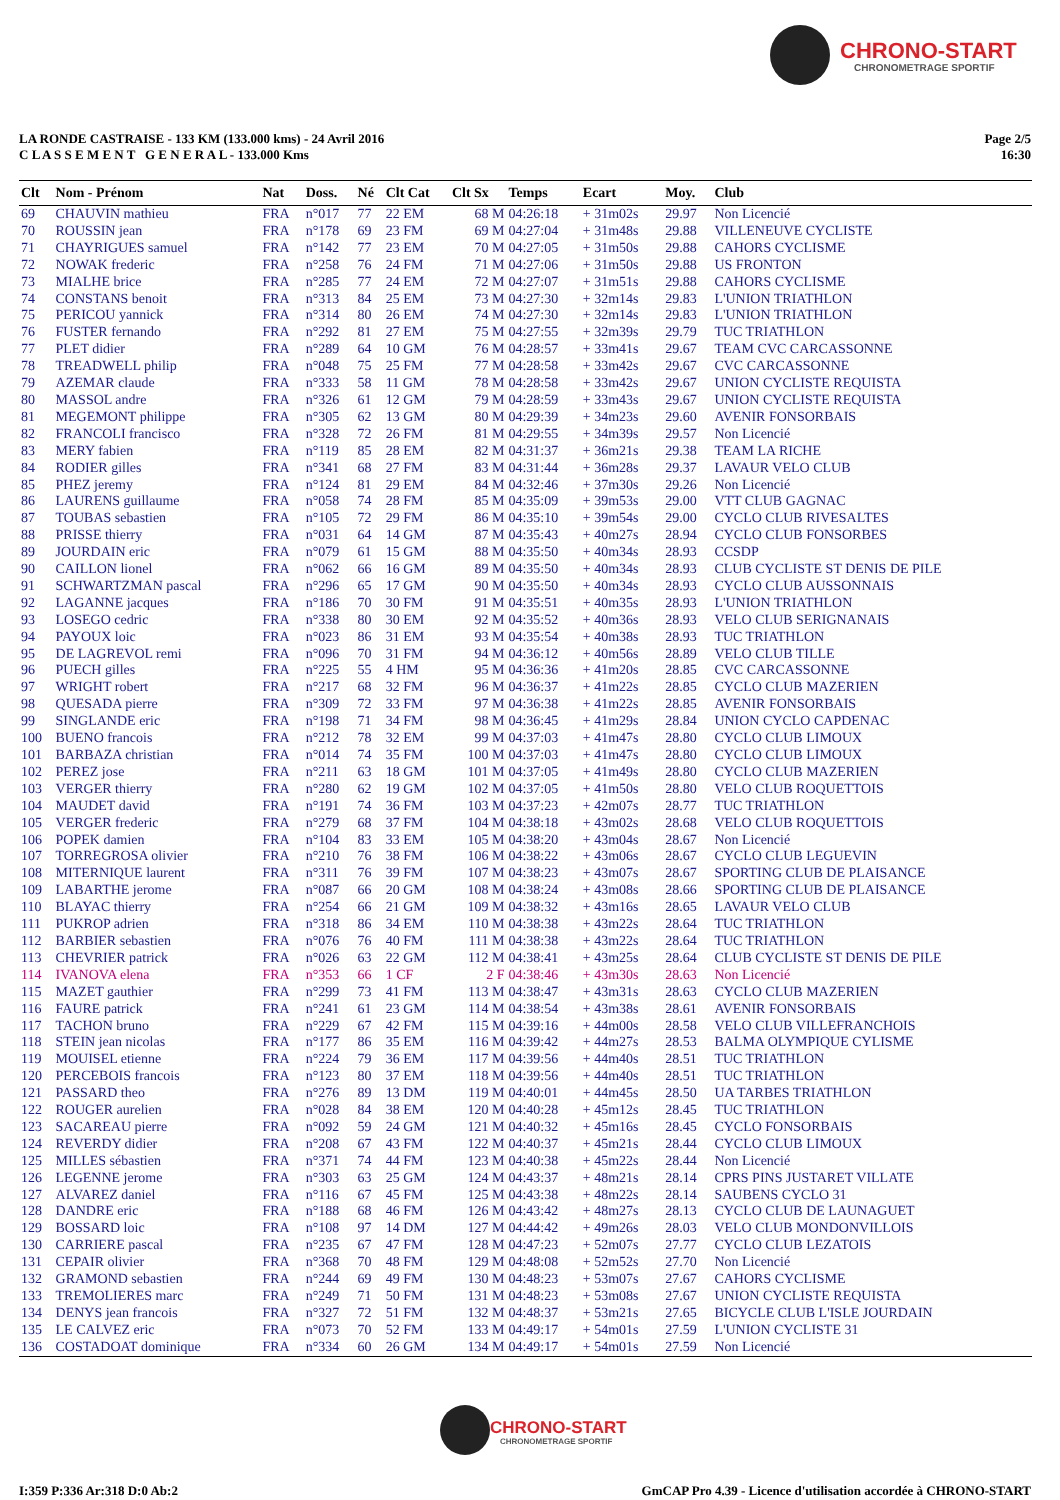CHRONO-START
CHRONOMETRAGE SPORTIF
LA RONDE CASTRAISE - 133 KM (133.000 kms) - 24 Avril 2016
C L A S S E M E N T G E N E R A L - 133.000 Kms
Page 2/5
16:30
| Clt | Nom - Prénom | Nat | Doss. | Né | Clt Cat | Clt Sx | Temps | Ecart | Moy. | Club |
| --- | --- | --- | --- | --- | --- | --- | --- | --- | --- | --- |
| 69 | CHAUVIN mathieu | FRA | n°017 | 77 | 22 EM | 68 M | 04:26:18 | + 31m02s | 29.97 | Non Licencié |
| 70 | ROUSSIN jean | FRA | n°178 | 69 | 23 FM | 69 M | 04:27:04 | + 31m48s | 29.88 | VILLENEUVE CYCLISTE |
| 71 | CHAYRIGUES samuel | FRA | n°142 | 77 | 23 EM | 70 M | 04:27:05 | + 31m50s | 29.88 | CAHORS CYCLISME |
| 72 | NOWAK frederic | FRA | n°258 | 76 | 24 FM | 71 M | 04:27:06 | + 31m50s | 29.88 | US FRONTON |
| 73 | MIALHE brice | FRA | n°285 | 77 | 24 EM | 72 M | 04:27:07 | + 31m51s | 29.88 | CAHORS CYCLISME |
| 74 | CONSTANS benoit | FRA | n°313 | 84 | 25 EM | 73 M | 04:27:30 | + 32m14s | 29.83 | L'UNION TRIATHLON |
| 75 | PERICOU yannick | FRA | n°314 | 80 | 26 EM | 74 M | 04:27:30 | + 32m14s | 29.83 | L'UNION TRIATHLON |
| 76 | FUSTER fernando | FRA | n°292 | 81 | 27 EM | 75 M | 04:27:55 | + 32m39s | 29.79 | TUC TRIATHLON |
| 77 | PLET didier | FRA | n°289 | 64 | 10 GM | 76 M | 04:28:57 | + 33m41s | 29.67 | TEAM CVC CARCASSONNE |
| 78 | TREADWELL philip | FRA | n°048 | 75 | 25 FM | 77 M | 04:28:58 | + 33m42s | 29.67 | CVC CARCASSONNE |
| 79 | AZEMAR claude | FRA | n°333 | 58 | 11 GM | 78 M | 04:28:58 | + 33m42s | 29.67 | UNION CYCLISTE REQUISTA |
| 80 | MASSOL andre | FRA | n°326 | 61 | 12 GM | 79 M | 04:28:59 | + 33m43s | 29.67 | UNION CYCLISTE REQUISTA |
| 81 | MEGEMONT philippe | FRA | n°305 | 62 | 13 GM | 80 M | 04:29:39 | + 34m23s | 29.60 | AVENIR FONSORBAIS |
| 82 | FRANCOLI francisco | FRA | n°328 | 72 | 26 FM | 81 M | 04:29:55 | + 34m39s | 29.57 | Non Licencié |
| 83 | MERY fabien | FRA | n°119 | 85 | 28 EM | 82 M | 04:31:37 | + 36m21s | 29.38 | TEAM LA RICHE |
| 84 | RODIER gilles | FRA | n°341 | 68 | 27 FM | 83 M | 04:31:44 | + 36m28s | 29.37 | LAVAUR VELO CLUB |
| 85 | PHEZ jeremy | FRA | n°124 | 81 | 29 EM | 84 M | 04:32:46 | + 37m30s | 29.26 | Non Licencié |
| 86 | LAURENS guillaume | FRA | n°058 | 74 | 28 FM | 85 M | 04:35:09 | + 39m53s | 29.00 | VTT CLUB GAGNAC |
| 87 | TOUBAS sebastien | FRA | n°105 | 72 | 29 FM | 86 M | 04:35:10 | + 39m54s | 29.00 | CYCLO CLUB RIVESALTES |
| 88 | PRISSE thierry | FRA | n°031 | 64 | 14 GM | 87 M | 04:35:43 | + 40m27s | 28.94 | CYCLO CLUB FONSORBES |
| 89 | JOURDAIN eric | FRA | n°079 | 61 | 15 GM | 88 M | 04:35:50 | + 40m34s | 28.93 | CCSDP |
| 90 | CAILLON lionel | FRA | n°062 | 66 | 16 GM | 89 M | 04:35:50 | + 40m34s | 28.93 | CLUB CYCLISTE ST DENIS DE PILE |
| 91 | SCHWARTZMAN pascal | FRA | n°296 | 65 | 17 GM | 90 M | 04:35:50 | + 40m34s | 28.93 | CYCLO CLUB AUSSONNAIS |
| 92 | LAGANNE jacques | FRA | n°186 | 70 | 30 FM | 91 M | 04:35:51 | + 40m35s | 28.93 | L'UNION TRIATHLON |
| 93 | LOSEGO cedric | FRA | n°338 | 80 | 30 EM | 92 M | 04:35:52 | + 40m36s | 28.93 | VELO CLUB SERIGNANAIS |
| 94 | PAYOUX loic | FRA | n°023 | 86 | 31 EM | 93 M | 04:35:54 | + 40m38s | 28.93 | TUC TRIATHLON |
| 95 | DE LAGREVOL remi | FRA | n°096 | 70 | 31 FM | 94 M | 04:36:12 | + 40m56s | 28.89 | VELO CLUB TILLE |
| 96 | PUECH gilles | FRA | n°225 | 55 | 4 HM | 95 M | 04:36:36 | + 41m20s | 28.85 | CVC CARCASSONNE |
| 97 | WRIGHT robert | FRA | n°217 | 68 | 32 FM | 96 M | 04:36:37 | + 41m22s | 28.85 | CYCLO CLUB MAZERIEN |
| 98 | QUESADA pierre | FRA | n°309 | 72 | 33 FM | 97 M | 04:36:38 | + 41m22s | 28.85 | AVENIR FONSORBAIS |
| 99 | SINGLANDE eric | FRA | n°198 | 71 | 34 FM | 98 M | 04:36:45 | + 41m29s | 28.84 | UNION CYCLO CAPDENAC |
| 100 | BUENO francois | FRA | n°212 | 78 | 32 EM | 99 M | 04:37:03 | + 41m47s | 28.80 | CYCLO CLUB LIMOUX |
| 101 | BARBAZA christian | FRA | n°014 | 74 | 35 FM | 100 M | 04:37:03 | + 41m47s | 28.80 | CYCLO CLUB LIMOUX |
| 102 | PEREZ jose | FRA | n°211 | 63 | 18 GM | 101 M | 04:37:05 | + 41m49s | 28.80 | CYCLO CLUB MAZERIEN |
| 103 | VERGER thierry | FRA | n°280 | 62 | 19 GM | 102 M | 04:37:05 | + 41m50s | 28.80 | VELO CLUB ROQUETTOIS |
| 104 | MAUDET david | FRA | n°191 | 74 | 36 FM | 103 M | 04:37:23 | + 42m07s | 28.77 | TUC TRIATHLON |
| 105 | VERGER frederic | FRA | n°279 | 68 | 37 FM | 104 M | 04:38:18 | + 43m02s | 28.68 | VELO CLUB ROQUETTOIS |
| 106 | POPEK damien | FRA | n°104 | 83 | 33 EM | 105 M | 04:38:20 | + 43m04s | 28.67 | Non Licencié |
| 107 | TORREGROSA olivier | FRA | n°210 | 76 | 38 FM | 106 M | 04:38:22 | + 43m06s | 28.67 | CYCLO CLUB LEGUEVIN |
| 108 | MITERNIQUE laurent | FRA | n°311 | 76 | 39 FM | 107 M | 04:38:23 | + 43m07s | 28.67 | SPORTING CLUB DE PLAISANCE |
| 109 | LABARTHE jerome | FRA | n°087 | 66 | 20 GM | 108 M | 04:38:24 | + 43m08s | 28.66 | SPORTING CLUB DE PLAISANCE |
| 110 | BLAYAC thierry | FRA | n°254 | 66 | 21 GM | 109 M | 04:38:32 | + 43m16s | 28.65 | LAVAUR VELO CLUB |
| 111 | PUKROP adrien | FRA | n°318 | 86 | 34 EM | 110 M | 04:38:38 | + 43m22s | 28.64 | TUC TRIATHLON |
| 112 | BARBIER sebastien | FRA | n°076 | 76 | 40 FM | 111 M | 04:38:38 | + 43m22s | 28.64 | TUC TRIATHLON |
| 113 | CHEVRIER patrick | FRA | n°026 | 63 | 22 GM | 112 M | 04:38:41 | + 43m25s | 28.64 | CLUB CYCLISTE ST DENIS DE PILE |
| 114 | IVANOVA elena | FRA | n°353 | 66 | 1 CF | 2 F | 04:38:46 | + 43m30s | 28.63 | Non Licencié |
| 115 | MAZET gauthier | FRA | n°299 | 73 | 41 FM | 113 M | 04:38:47 | + 43m31s | 28.63 | CYCLO CLUB MAZERIEN |
| 116 | FAURE patrick | FRA | n°241 | 61 | 23 GM | 114 M | 04:38:54 | + 43m38s | 28.61 | AVENIR FONSORBAIS |
| 117 | TACHON bruno | FRA | n°229 | 67 | 42 FM | 115 M | 04:39:16 | + 44m00s | 28.58 | VELO CLUB VILLEFRANCHOIS |
| 118 | STEIN jean nicolas | FRA | n°177 | 86 | 35 EM | 116 M | 04:39:42 | + 44m27s | 28.53 | BALMA OLYMPIQUE CYLISME |
| 119 | MOUISEL etienne | FRA | n°224 | 79 | 36 EM | 117 M | 04:39:56 | + 44m40s | 28.51 | TUC TRIATHLON |
| 120 | PERCEBOIS francois | FRA | n°123 | 80 | 37 EM | 118 M | 04:39:56 | + 44m40s | 28.51 | TUC TRIATHLON |
| 121 | PASSARD theo | FRA | n°276 | 89 | 13 DM | 119 M | 04:40:01 | + 44m45s | 28.50 | UA TARBES TRIATHLON |
| 122 | ROUGER aurelien | FRA | n°028 | 84 | 38 EM | 120 M | 04:40:28 | + 45m12s | 28.45 | TUC TRIATHLON |
| 123 | SACAREAU pierre | FRA | n°092 | 59 | 24 GM | 121 M | 04:40:32 | + 45m16s | 28.45 | CYCLO FONSORBAIS |
| 124 | REVERDY didier | FRA | n°208 | 67 | 43 FM | 122 M | 04:40:37 | + 45m21s | 28.44 | CYCLO CLUB LIMOUX |
| 125 | MILLES sébastien | FRA | n°371 | 74 | 44 FM | 123 M | 04:40:38 | + 45m22s | 28.44 | Non Licencié |
| 126 | LEGENNE jerome | FRA | n°303 | 63 | 25 GM | 124 M | 04:43:37 | + 48m21s | 28.14 | CPRS PINS JUSTARET VILLATE |
| 127 | ALVAREZ daniel | FRA | n°116 | 67 | 45 FM | 125 M | 04:43:38 | + 48m22s | 28.14 | SAUBENS CYCLO 31 |
| 128 | DANDRE eric | FRA | n°188 | 68 | 46 FM | 126 M | 04:43:42 | + 48m27s | 28.13 | CYCLO CLUB DE LAUNAGUET |
| 129 | BOSSARD loic | FRA | n°108 | 97 | 14 DM | 127 M | 04:44:42 | + 49m26s | 28.03 | VELO CLUB MONDONVILLOIS |
| 130 | CARRIERE pascal | FRA | n°235 | 67 | 47 FM | 128 M | 04:47:23 | + 52m07s | 27.77 | CYCLO CLUB LEZATOIS |
| 131 | CEPAIR olivier | FRA | n°368 | 70 | 48 FM | 129 M | 04:48:08 | + 52m52s | 27.70 | Non Licencié |
| 132 | GRAMOND sebastien | FRA | n°244 | 69 | 49 FM | 130 M | 04:48:23 | + 53m07s | 27.67 | CAHORS CYCLISME |
| 133 | TREMOLIERES marc | FRA | n°249 | 71 | 50 FM | 131 M | 04:48:23 | + 53m08s | 27.67 | UNION CYCLISTE REQUISTA |
| 134 | DENYS jean francois | FRA | n°327 | 72 | 51 FM | 132 M | 04:48:37 | + 53m21s | 27.65 | BICYCLE CLUB L'ISLE JOURDAIN |
| 135 | LE CALVEZ eric | FRA | n°073 | 70 | 52 FM | 133 M | 04:49:17 | + 54m01s | 27.59 | L'UNION CYCLISTE 31 |
| 136 | COSTADOAT dominique | FRA | n°334 | 60 | 26 GM | 134 M | 04:49:17 | + 54m01s | 27.59 | Non Licencié |
CHRONO-START
CHRONOMETRAGE SPORTIF
I:359 P:336 Ar:318 D:0 Ab:2 GmCAP Pro 4.39 - Licence d'utilisation accordée à CHRONO-START